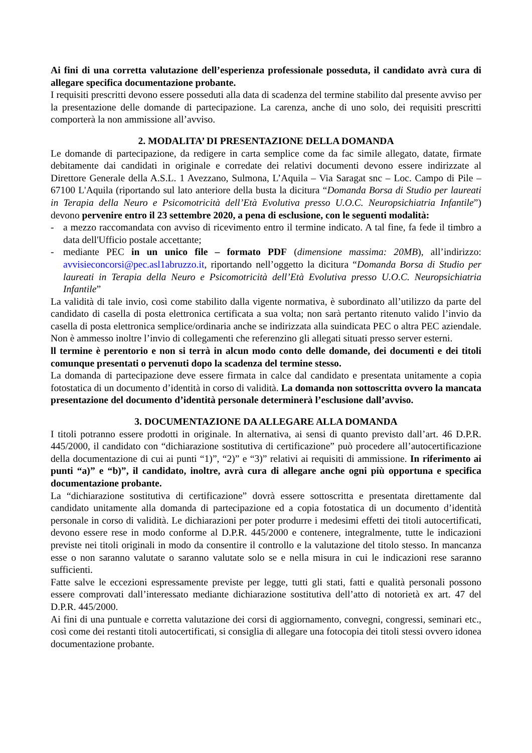Ai fini di una corretta valutazione dell’esperienza professionale posseduta, il candidato avrà cura di allegare specifica documentazione probante.
I requisiti prescritti devono essere posseduti alla data di scadenza del termine stabilito dal presente avviso per la presentazione delle domande di partecipazione. La carenza, anche di uno solo, dei requisiti prescritti comporterà la non ammissione all’avviso.
2. MODALITA’ DI PRESENTAZIONE DELLA DOMANDA
Le domande di partecipazione, da redigere in carta semplice come da fac simile allegato, datate, firmate debitamente dai candidati in originale e corredate dei relativi documenti devono essere indirizzate al Direttore Generale della A.S.L. 1 Avezzano, Sulmona, L’Aquila – Via Saragat snc – Loc. Campo di Pile – 67100 L'Aquila (riportando sul lato anteriore della busta la dicitura “Domanda Borsa di Studio per laureati in Terapia della Neuro e Psicomotricità dell’Età Evolutiva presso U.O.C. Neuropsichiatria Infantile”) devono pervenire entro il 23 settembre 2020, a pena di esclusione, con le seguenti modalità:
- a mezzo raccomandata con avviso di ricevimento entro il termine indicato. A tal fine, fa fede il timbro a data dell'Ufficio postale accettante;
- mediante PEC in un unico file – formato PDF (dimensione massima: 20MB), all’indirizzo: avvisieconcorsi@pec.asl1abruzzo.it, riportando nell’oggetto la dicitura “Domanda Borsa di Studio per laureati in Terapia della Neuro e Psicomotricità dell’Età Evolutiva presso U.O.C. Neuropsichiatria Infantile”
La validità di tale invio, così come stabilito dalla vigente normativa, è subordinato all’utilizzo da parte del candidato di casella di posta elettronica certificata a sua volta; non sarà pertanto ritenuto valido l’invio da casella di posta elettronica semplice/ordinaria anche se indirizzata alla suindicata PEC o altra PEC aziendale. Non è ammesso inoltre l’invio di collegamenti che referenzino gli allegati situati presso server esterni.
ll termine è perentorio e non si terrà in alcun modo conto delle domande, dei documenti e dei titoli comunque presentati o pervenuti dopo la scadenza del termine stesso.
La domanda di partecipazione deve essere firmata in calce dal candidato e presentata unitamente a copia fotostatica di un documento d’identità in corso di validità. La domanda non sottoscritta ovvero la mancata presentazione del documento d’identità personale determinerà l’esclusione dall’avviso.
3. DOCUMENTAZIONE DA ALLEGARE ALLA DOMANDA
I titoli potranno essere prodotti in originale. In alternativa, ai sensi di quanto previsto dall’art. 46 D.P.R. 445/2000, il candidato con “dichiarazione sostitutiva di certificazione” può procedere all’autocertificazione della documentazione di cui ai punti “1)”, “2)” e “3)” relativi ai requisiti di ammissione. In riferimento ai punti “a)” e “b)”, il candidato, inoltre, avrà cura di allegare anche ogni più opportuna e specifica documentazione probante.
La “dichiarazione sostitutiva di certificazione” dovrà essere sottoscritta e presentata direttamente dal candidato unitamente alla domanda di partecipazione ed a copia fotostatica di un documento d’identità personale in corso di validità. Le dichiarazioni per poter produrre i medesimi effetti dei titoli autocertificati, devono essere rese in modo conforme al D.P.R. 445/2000 e contenere, integralmente, tutte le indicazioni previste nei titoli originali in modo da consentire il controllo e la valutazione del titolo stesso. In mancanza esse o non saranno valutate o saranno valutate solo se e nella misura in cui le indicazioni rese saranno sufficienti.
Fatte salve le eccezioni espressamente previste per legge, tutti gli stati, fatti e qualità personali possono essere comprovati dall’interessato mediante dichiarazione sostitutiva dell’atto di notorietà ex art. 47 del D.P.R. 445/2000.
Ai fini di una puntuale e corretta valutazione dei corsi di aggiornamento, convegni, congressi, seminari etc., così come dei restanti titoli autocertificati, si consiglia di allegare una fotocopia dei titoli stessi ovvero idonea documentazione probante.